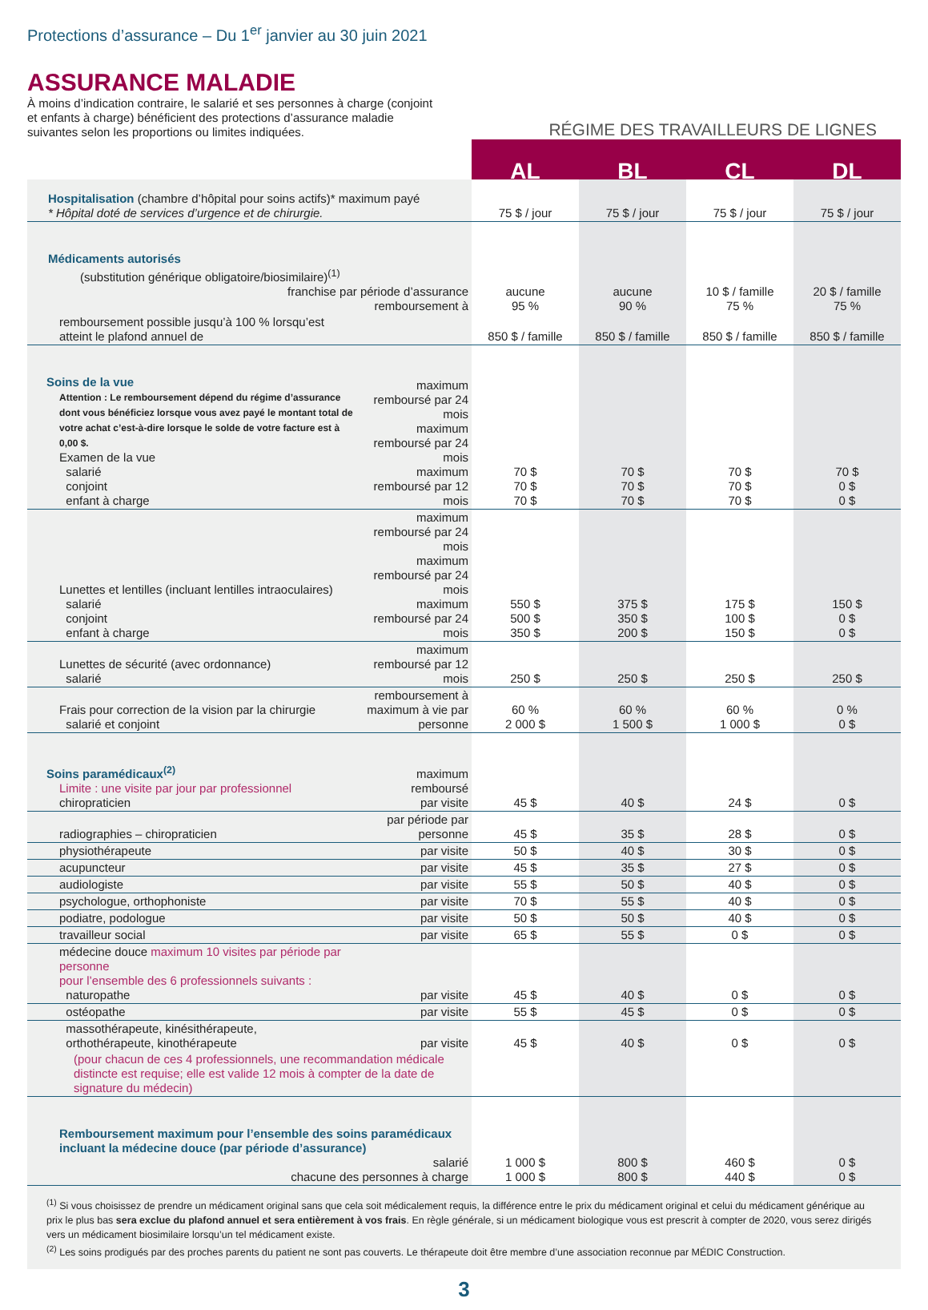Protections d’assurance – Du 1<sup>er</sup> janvier au 30 juin 2021
ASSURANCE MALADIE
À moins d’indication contraire, le salarié et ses personnes à charge (conjoint et enfants à charge) bénéficient des protections d’assurance maladie suivantes selon les proportions ou limites indiquées.
RÉGIME DES TRAVAILLEURS DE LIGNES
| | | AL | BL | CL | DL |
| Hospitalisation (chambre d’hôpital pour soins actifs)* maximum payé * Hôpital doté de services d’urgence et de chirurgie. | | 75 $ / jour | 75 $ / jour | 75 $ / jour | 75 $ / jour |
| Médicaments autorisés (substitution générique obligatoire/biosimilaire)<sup>(1)</sup> franchise par période d’assurance remboursement à | | aucune 95 % | aucune 90 % | 10 $ / famille 75 % | 20 $ / famille 75 % |
| remboursement possible jusqu’à 100 % lorsqu’est atteint le plafond annuel de | | 850 $ / famille | 850 $ / famille | 850 $ / famille | 850 $ / famille |
| Soins de la vue Attention : Le remboursement dépend du régime d’assurance dont vous bénéficiez lorsque vous avez payé le montant total de votre achat c’est-à-dire lorsque le solde de votre facture est à 0,00 $. Examen de la vue salarié conjoint enfant à charge | maximum remboursé par 24 mois maximum remboursé par 24 mois maximum remboursé par 12 mois | 70 $ 70 $ 70 $ | 70 $ 70 $ 70 $ | 70 $ 70 $ 70 $ | 70 $ 0 $ 0 $ |
| Lunettes et lentilles (incluant lentilles intraoculaires) salarié conjoint enfant à charge | maximum remboursé par 24 mois maximum remboursé par 24 mois maximum remboursé par 24 mois | 550 $ 500 $ 350 $ | 375 $ 350 $ 200 $ | 175 $ 100 $ 150 $ | 150 $ 0 $ 0 $ |
| Lunettes de sécurité (avec ordonnance) salarié | maximum remboursé par 12 mois | 250 $ | 250 $ | 250 $ | 250 $ |
| Frais pour correction de la vision par la chirurgie salarié et conjoint | remboursement à maximum à vie par personne | 60 % 2 000 $ | 60 % 1 500 $ | 60 % 1 000 $ | 0 % 0 $ |
| Soins paramédicaux<sup>(2)</sup> Limite : une visite par jour par professionnel chiropraticien | maximum remboursé par visite | 45 $ | 40 $ | 24 $ | 0 $ |
| radiographies – chiropraticien | par période par personne | 45 $ | 35 $ | 28 $ | 0 $ |
| physiothérapeute | par visite | 50 $ | 40 $ | 30 $ | 0 $ |
| acupuncteur | par visite | 45 $ | 35 $ | 27 $ | 0 $ |
| audiologiste | par visite | 55 $ | 50 $ | 40 $ | 0 $ |
| psychologue, orthophoniste | par visite | 70 $ | 55 $ | 40 $ | 0 $ |
| podiatre, podologue | par visite | 50 $ | 50 $ | 40 $ | 0 $ |
| travailleur social | par visite | 65 $ | 55 $ | 0 $ | 0 $ |
| médecine douce maximum 10 visites par période par personne pour l’ensemble des 6 professionnels suivants : naturopathe | par visite | 45 $ | 40 $ | 0 $ | 0 $ |
| ostéopathe | par visite | 55 $ | 45 $ | 0 $ | 0 $ |
| massothérapeute, kinésithérapeute, orthothérapeute, kinothérapeute | par visite | 45 $ | 40 $ | 0 $ | 0 $ |
| (pour chacun de ces 4 professionnels, une recommandation médicale distincte est requise; elle est valide 12 mois à compter de la date de signature du médecin) | | | | | |
| Remboursement maximum pour l’ensemble des soins paramédicaux incluant la médecine douce (par période d’assurance) salarié chacune des personnes à charge | | 1 000 $ 1 000 $ | 800 $ 800 $ | 460 $ 440 $ | 0 $ 0 $ |
<sup>(1)</sup> Si vous choisissez de prendre un médicament original sans que cela soit médicalement requis, la différence entre le prix du médicament original et celui du médicament générique au prix le plus bas sera exclue du plafond annuel et sera entièrement à vos frais. En règle générale, si un médicament biologique vous est prescrit à compter de 2020, vous serez dirigés vers un médicament biosimilaire lorsqu’un tel médicament existe.
<sup>(2)</sup> Les soins prodigués par des proches parents du patient ne sont pas couverts. Le thérapeute doit être membre d’une association reconnue par MÉDIC Construction.
3